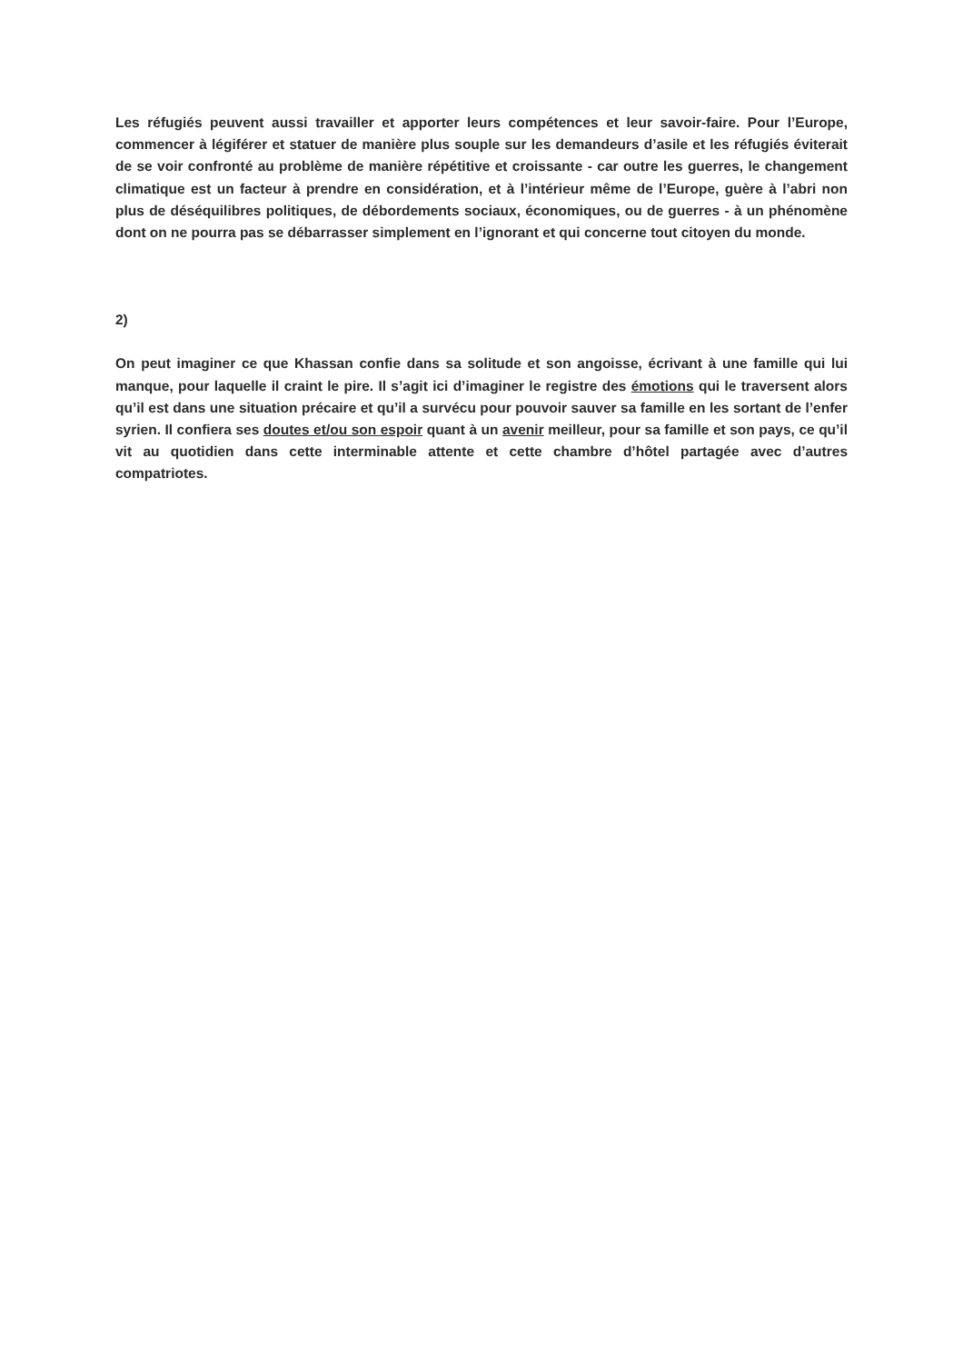Les réfugiés peuvent aussi travailler et apporter leurs compétences et leur savoir-faire. Pour l’Europe, commencer à légiférer et statuer de manière plus souple sur les demandeurs d’asile et les réfugiés éviterait de se voir confronté au problème de manière répétitive et croissante - car outre les guerres, le changement climatique est un facteur à prendre en considération, et à l’intérieur même de l’Europe, guère à l’abri non plus de déséquilibres politiques, de débordements sociaux, économiques, ou de guerres - à un phénomène dont on ne pourra pas se débarrasser simplement en l’ignorant et qui concerne tout citoyen du monde.
2)
On peut imaginer ce que Khassan confie dans sa solitude et son angoisse, écrivant à une famille qui lui manque, pour laquelle il craint le pire. Il s’agit ici d’imaginer le registre des émotions qui le traversent alors qu’il est dans une situation précaire et qu’il a survécu pour pouvoir sauver sa famille en les sortant de l’enfer syrien. Il confiera ses doutes et/ou son espoir quant à un avenir meilleur, pour sa famille et son pays, ce qu’il vit au quotidien dans cette interminable attente et cette chambre d’hôtel partagée avec d’autres compatriotes.